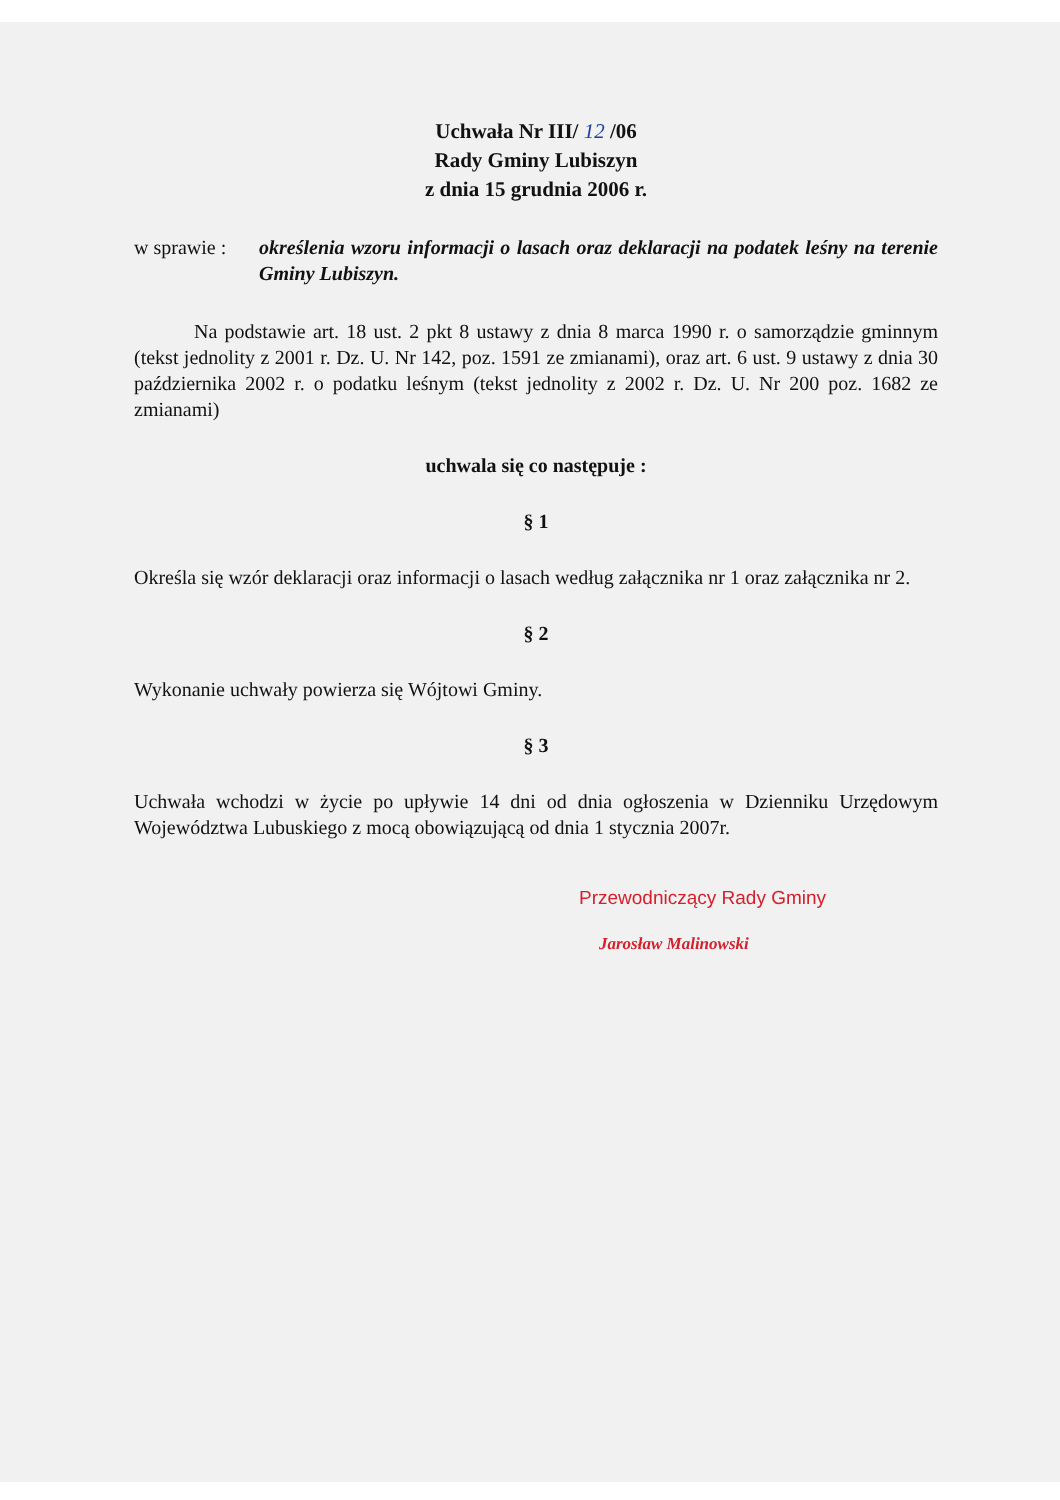Uchwała Nr III/ 12 /06
Rady Gminy Lubiszyn
z dnia 15 grudnia 2006 r.
w sprawie :
określenia wzoru informacji o lasach oraz deklaracji na podatek leśny na terenie Gminy Lubiszyn.
Na podstawie art. 18 ust. 2 pkt 8 ustawy z dnia 8 marca 1990 r. o samorządzie gminnym (tekst jednolity z 2001 r. Dz. U. Nr 142, poz. 1591 ze zmianami), oraz art. 6 ust. 9 ustawy z dnia 30 października 2002 r. o podatku leśnym (tekst jednolity z 2002 r. Dz. U. Nr 200 poz. 1682 ze zmianami)
uchwala się co następuje :
§ 1
Określa się wzór deklaracji oraz informacji o lasach według załącznika nr 1 oraz załącznika nr 2.
§ 2
Wykonanie uchwały powierza się Wójtowi Gminy.
§ 3
Uchwała wchodzi w życie po upływie 14 dni od dnia ogłoszenia w Dzienniku Urzędowym Województwa Lubuskiego z mocą obowiązującą od dnia 1 stycznia 2007r.
Przewodniczący Rady Gminy
Jarosław Malinowski